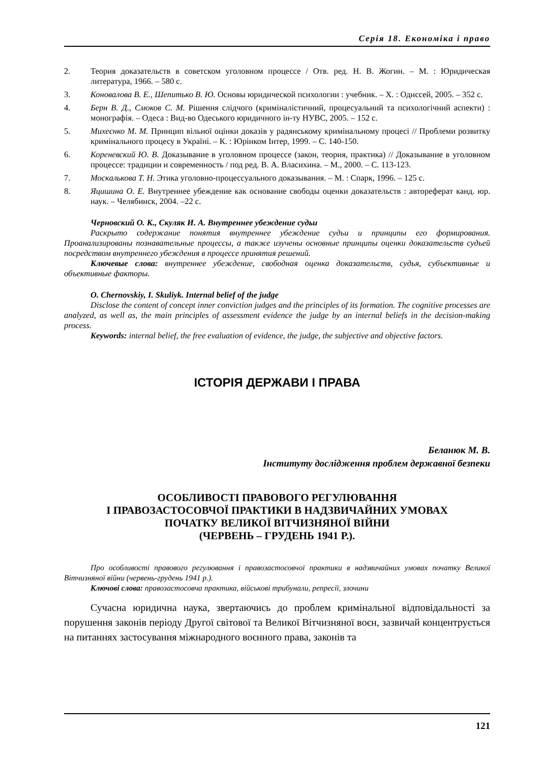Серія 18. Економіка і право
2. Теория доказательств в советском уголовном процессе / Отв. ред. Н. В. Жогин. – М. : Юридическая литература, 1966. – 580 с.
3. Коновалова В. Е., Шепитько В. Ю. Основы юридической психологии : учебник. – Х. : Одиссей, 2005. – 352 с.
4. Берн В. Д., Смоков С. М. Рішення слідчого (криміналістичний, процесуальний та психологічний аспекти) : монографія. – Одеса : Вид-во Одеського юридичного ін-ту НУВС, 2005. – 152 с.
5. Михеєнко М. М. Принцип вільної оцінки доказів у радянському кримінальному процесі // Проблеми розвитку кримінального процесу в Україні. – К. : Юрінком Інтер, 1999. – С. 140-150.
6. Кореневский Ю. В. Доказывание в уголовном процессе (закон, теория, практика) // Доказывание в уголовном процессе: традиции и современность / под ред. В. А. Власихина. – М., 2000. – С. 113-123.
7. Москалькова Т. Н. Этика уголовно-процессуального доказывания. – М. : Спарк, 1996. – 125 с.
8. Яцишина О. Е. Внутреннее убеждение как основание свободы оценки доказательств : автореферат канд. юр. наук. – Челябинск, 2004. –22 с.
Черновский О. К., Скуляк И. А. Внутреннее убеждение судьи
Раскрыто содержание понятия внутреннее убеждение судьи и принципы его формирования. Проанализированы познавательные процессы, а также изучены основные принципы оценки доказательств судьей посредством внутреннего убеждения в процессе принятия решений.
Ключевые слова: внутреннее убеждение, свободная оценка доказательств, судья, субъективные и объективные факторы.
O. Chernovskiy, I. Skuliyk. Internal belief of the judge
Disclose the content of concept inner conviction judges and the principles of its formation. The cognitive processes are analyzed, as well as, the main principles of assessment evidence the judge by an internal beliefs in the decision-making process.
Keywords: internal belief, the free evaluation of evidence, the judge, the subjective and objective factors.
ІСТОРІЯ ДЕРЖАВИ І ПРАВА
Беланюк М. В.
Інституту дослідження проблем державної безпеки
ОСОБЛИВОСТІ ПРАВОВОГО РЕГУЛЮВАННЯ
І ПРАВОЗАСТОСОВЧОЇ ПРАКТИКИ В НАДЗВИЧАЙНИХ УМОВАХ
ПОЧАТКУ ВЕЛИКОЇ ВІТЧИЗНЯНОЇ ВІЙНИ
(ЧЕРВЕНЬ – ГРУДЕНЬ 1941 Р.).
Про особливості правового регулювання і правозастосовчої практики в надзвичайних умовах початку Великої Вітчизняної війни (червень-грудень 1941 р.).
Ключові слова: правозастосовча практика, військові трибунали, репресії, злочини
Сучасна юридична наука, звертаючись до проблем кримінальної відповідальності за порушення законів періоду Другої світової та Великої Вітчизняної воєн, зазвичай концентрується на питаннях застосування міжнародного воєнного права, законів та
121